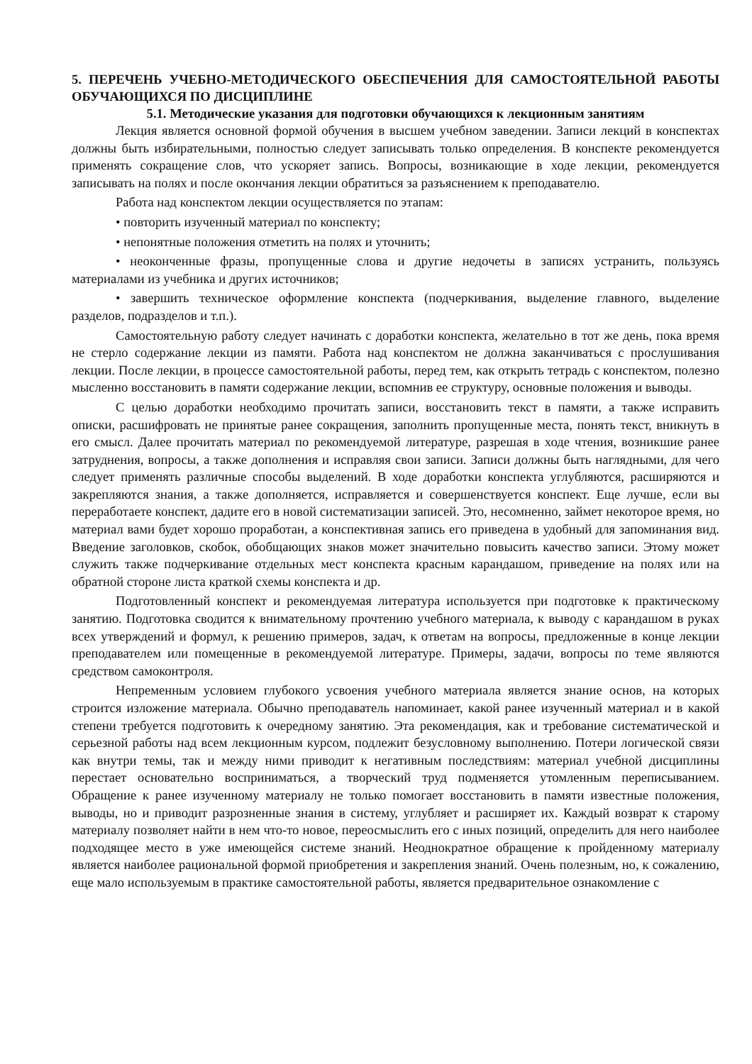5. ПЕРЕЧЕНЬ УЧЕБНО-МЕТОДИЧЕСКОГО ОБЕСПЕЧЕНИЯ ДЛЯ САМОСТОЯТЕЛЬНОЙ РАБОТЫ ОБУЧАЮЩИХСЯ ПО ДИСЦИПЛИНЕ
5.1. Методические указания для подготовки обучающихся к лекционным занятиям
Лекция является основной формой обучения в высшем учебном заведении. Записи лекций в конспектах должны быть избирательными, полностью следует записывать только определения. В конспекте рекомендуется применять сокращение слов, что ускоряет запись. Вопросы, возникающие в ходе лекции, рекомендуется записывать на полях и после окончания лекции обратиться за разъяснением к преподавателю.
Работа над конспектом лекции осуществляется по этапам:
• повторить изученный материал по конспекту;
• непонятные положения отметить на полях и уточнить;
• неоконченные фразы, пропущенные слова и другие недочеты в записях устранить, пользуясь материалами из учебника и других источников;
• завершить техническое оформление конспекта (подчеркивания, выделение главного, выделение разделов, подразделов и т.п.).
Самостоятельную работу следует начинать с доработки конспекта, желательно в тот же день, пока время не стерло содержание лекции из памяти. Работа над конспектом не должна заканчиваться с прослушивания лекции. После лекции, в процессе самостоятельной работы, перед тем, как открыть тетрадь с конспектом, полезно мысленно восстановить в памяти содержание лекции, вспомнив ее структуру, основные положения и выводы.
С целью доработки необходимо прочитать записи, восстановить текст в памяти, а также исправить описки, расшифровать не принятые ранее сокращения, заполнить пропущенные места, понять текст, вникнуть в его смысл. Далее прочитать материал по рекомендуемой литературе, разрешая в ходе чтения, возникшие ранее затруднения, вопросы, а также дополнения и исправляя свои записи. Записи должны быть наглядными, для чего следует применять различные способы выделений. В ходе доработки конспекта углубляются, расширяются и закрепляются знания, а также дополняется, исправляется и совершенствуется конспект. Еще лучше, если вы переработаете конспект, дадите его в новой систематизации записей. Это, несомненно, займет некоторое время, но материал вами будет хорошо проработан, а конспективная запись его приведена в удобный для запоминания вид. Введение заголовков, скобок, обобщающих знаков может значительно повысить качество записи. Этому может служить также подчеркивание отдельных мест конспекта красным карандашом, приведение на полях или на обратной стороне листа краткой схемы конспекта и др.
Подготовленный конспект и рекомендуемая литература используется при подготовке к практическому занятию. Подготовка сводится к внимательному прочтению учебного материала, к выводу с карандашом в руках всех утверждений и формул, к решению примеров, задач, к ответам на вопросы, предложенные в конце лекции преподавателем или помещенные в рекомендуемой литературе. Примеры, задачи, вопросы по теме являются средством самоконтроля.
Непременным условием глубокого усвоения учебного материала является знание основ, на которых строится изложение материала. Обычно преподаватель напоминает, какой ранее изученный материал и в какой степени требуется подготовить к очередному занятию. Эта рекомендация, как и требование систематической и серьезной работы над всем лекционным курсом, подлежит безусловному выполнению. Потери логической связи как внутри темы, так и между ними приводит к негативным последствиям: материал учебной дисциплины перестает основательно восприниматься, а творческий труд подменяется утомленным переписыванием. Обращение к ранее изученному материалу не только помогает восстановить в памяти известные положения, выводы, но и приводит разрозненные знания в систему, углубляет и расширяет их. Каждый возврат к старому материалу позволяет найти в нем что-то новое, переосмыслить его с иных позиций, определить для него наиболее подходящее место в уже имеющейся системе знаний. Неоднократное обращение к пройденному материалу является наиболее рациональной формой приобретения и закрепления знаний. Очень полезным, но, к сожалению, еще мало используемым в практике самостоятельной работы, является предварительное ознакомление с